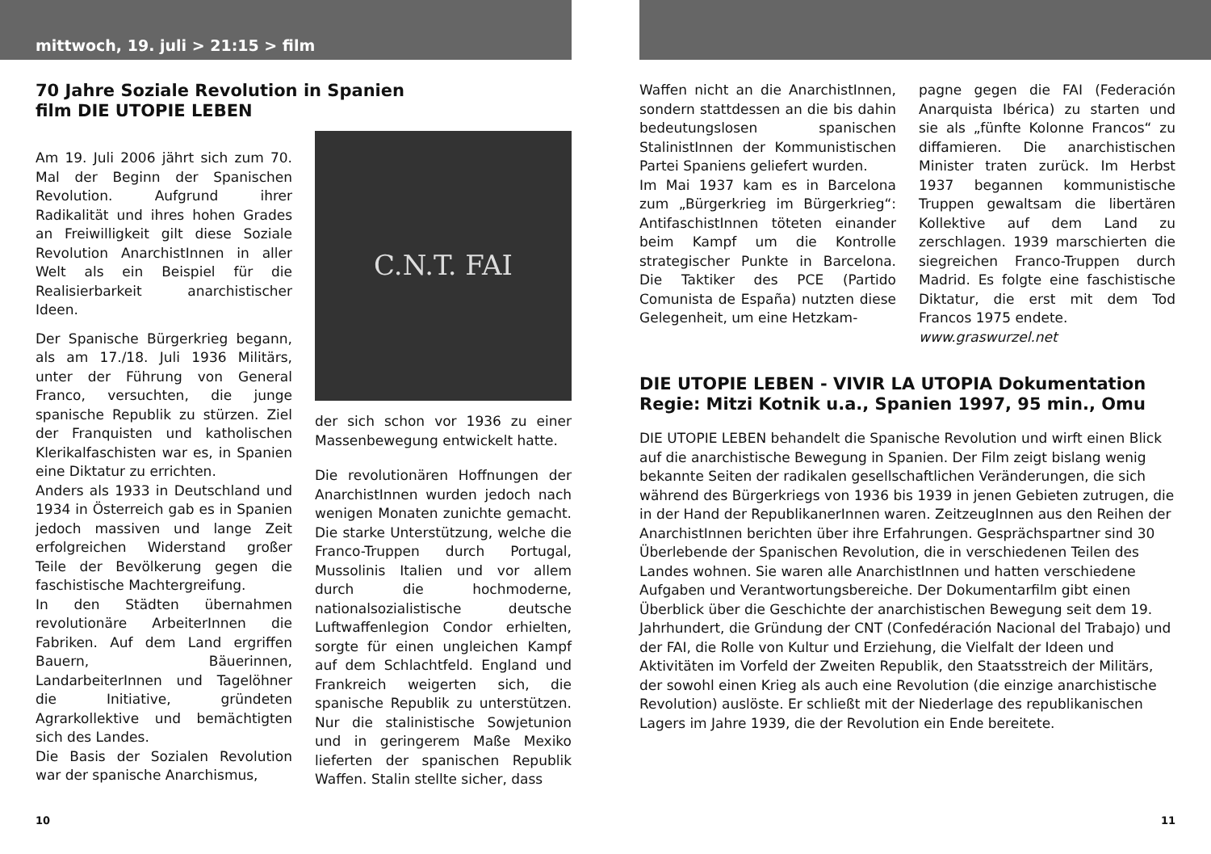mittwoch, 19. juli > 21:15 > film
70 Jahre Soziale Revolution in Spanien
film DIE UTOPIE LEBEN
Am 19. Juli 2006 jährt sich zum 70. Mal der Beginn der Spanischen Revolution. Aufgrund ihrer Radikalität und ihres hohen Grades an Freiwilligkeit gilt diese Soziale Revolution AnarchistInnen in aller Welt als ein Beispiel für die Realisierbarkeit anarchistischer Ideen.
Der Spanische Bürgerkrieg begann, als am 17./18. Juli 1936 Militärs, unter der Führung von General Franco, versuchten, die junge spanische Republik zu stürzen. Ziel der Franquisten und katholischen Klerikalfaschisten war es, in Spanien eine Diktatur zu errichten.
Anders als 1933 in Deutschland und 1934 in Österreich gab es in Spanien jedoch massiven und lange Zeit erfolgreichen Widerstand großer Teile der Bevölkerung gegen die faschistische Machtergreifung.
In den Städten übernahmen revolutionäre ArbeiterInnen die Fabriken. Auf dem Land ergriffen Bauern, Bäuerinnen, LandarbeiterInnen und Tagelöhner die Initiative, gründeten Agrarkollektive und bemächtigten sich des Landes.
Die Basis der Sozialen Revolution war der spanische Anarchismus,
C.N.T. FAI
der sich schon vor 1936 zu einer Massenbewegung entwickelt hatte.
Die revolutionären Hoffnungen der AnarchistInnen wurden jedoch nach wenigen Monaten zunichte gemacht. Die starke Unterstützung, welche die Franco-Truppen durch Portugal, Mussolinis Italien und vor allem durch die hochmoderne, nationalsozialistische deutsche Luftwaffenlegion Condor erhielten, sorgte für einen ungleichen Kampf auf dem Schlachtfeld. England und Frankreich weigerten sich, die spanische Republik zu unterstützen. Nur die stalinistische Sowjetunion und in geringerem Maße Mexiko lieferten der spanischen Republik Waffen. Stalin stellte sicher, dass
10
Waffen nicht an die AnarchistInnen, sondern stattdessen an die bis dahin bedeutungslosen spanischen StalinistInnen der Kommunistischen Partei Spaniens geliefert wurden.
Im Mai 1937 kam es in Barcelona zum „Bürgerkrieg im Bürgerkrieg“: AntifaschistInnen töteten einander beim Kampf um die Kontrolle strategischer Punkte in Barcelona. Die Taktiker des PCE (Partido Comunista de España) nutzten diese Gelegenheit, um eine Hetzkam-
pagne gegen die FAI (Federación Anarquista Ibérica) zu starten und sie als „fünfte Kolonne Francos“ zu diffamieren. Die anarchistischen Minister traten zurück. Im Herbst 1937 begannen kommunistische Truppen gewaltsam die libertären Kollektive auf dem Land zu zerschlagen. 1939 marschierten die siegreichen Franco-Truppen durch Madrid. Es folgte eine faschistische Diktatur, die erst mit dem Tod Francos 1975 endete.
www.graswurzel.net
DIE UTOPIE LEBEN - VIVIR LA UTOPIA Dokumentation
Regie: Mitzi Kotnik u.a., Spanien 1997, 95 min., Omu
DIE UTOPIE LEBEN behandelt die Spanische Revolution und wirft einen Blick auf die anarchistische Bewegung in Spanien. Der Film zeigt bislang wenig bekannte Seiten der radikalen gesellschaftlichen Veränderungen, die sich während des Bürgerkriegs von 1936 bis 1939 in jenen Gebieten zutrugen, die in der Hand der RepublikanerInnen waren. ZeitzeugInnen aus den Reihen der AnarchistInnen berichten über ihre Erfahrungen. Gesprächspartner sind 30 Überlebende der Spanischen Revolution, die in verschiedenen Teilen des Landes wohnen. Sie waren alle AnarchistInnen und hatten verschiedene Aufgaben und Verantwortungsbereiche. Der Dokumentarfilm gibt einen Überblick über die Geschichte der anarchistischen Bewegung seit dem 19. Jahrhundert, die Gründung der CNT (Confedéración Nacional del Trabajo) und der FAI, die Rolle von Kultur und Erziehung, die Vielfalt der Ideen und Aktivitäten im Vorfeld der Zweiten Republik, den Staatsstreich der Militärs, der sowohl einen Krieg als auch eine Revolution (die einzige anarchistische Revolution) auslöste. Er schließt mit der Niederlage des republikanischen Lagers im Jahre 1939, die der Revolution ein Ende bereitete.
11